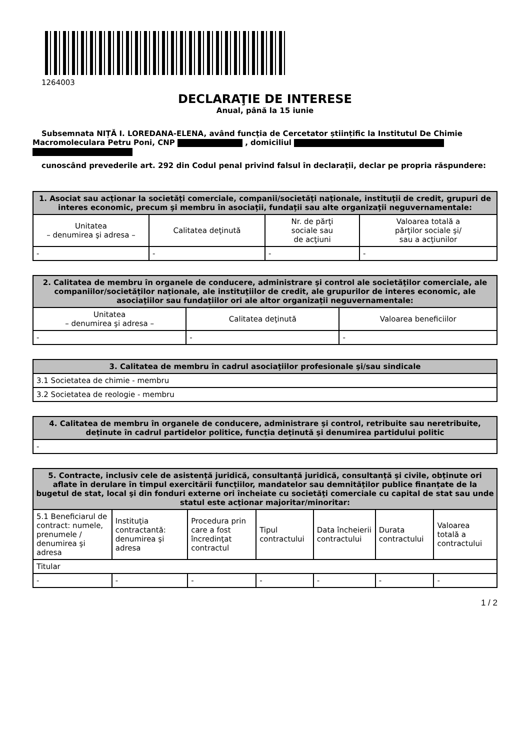1264003
DECLARAŢIE DE INTERESE
Anual, până la 15 iunie
Subsemnata NIȚĂ I. LOREDANA-ELENA, având funcţia de Cercetator științific la Institutul De Chimie Macromoleculara Petru Poni, CNP , domiciliul
cunoscând prevederile art. 292 din Codul penal privind falsul în declaraţii, declar pe propria răspundere:
| 1. Asociat sau acţionar la societăţi comerciale, companii/societăţi naţionale, instituţii de credit, grupuri de interes economic, precum şi membru în asociaţii, fundaţii sau alte organizaţii neguvernamentale: | | | |
| --- | --- | --- | --- |
| Unitatea – denumirea şi adresa – | Calitatea deţinută | Nr. de părţi sociale sau de acţiuni | Valoarea totală a părţilor sociale şi/ sau a acţiunilor |
| - | - | - | - |
| 2. Calitatea de membru în organele de conducere, administrare şi control ale societăţilor comerciale, ale companiilor/societăţilor naţionale, ale instituţiilor de credit, ale grupurilor de interes economic, ale asociaţiilor sau fundaţiilor ori ale altor organizaţii neguvernamentale: | | |
| --- | --- | --- |
| Unitatea – denumirea şi adresa – | Calitatea deţinută | Valoarea beneficiilor |
| - | - | - |
| 3. Calitatea de membru în cadrul asociaţiilor profesionale şi/sau sindicale |
| --- |
| 3.1 Societatea de chimie - membru |
| 3.2 Societatea de reologie - membru |
| 4. Calitatea de membru în organele de conducere, administrare şi control, retribuite sau neretribuite, deţinute în cadrul partidelor politice, funcţia deţinută şi denumirea partidului politic |
| --- |
| - |
| 5. Contracte, inclusiv cele de asistenţă juridică, consultanță juridică, consultanţă şi civile, obţinute ori aflate în derulare în timpul exercitării funcţiilor, mandatelor sau demnităţilor publice finanţate de la bugetul de stat, local şi din fonduri externe ori încheiate cu societăţi comerciale cu capital de stat sau unde statul este acţionar majoritar/minoritar: | | | | | | |
| --- | --- | --- | --- | --- | --- | --- |
| 5.1 Beneficiarul de contract: numele, prenumele / denumirea şi adresa | Instituţia contractantă: denumirea şi adresa | Procedura prin care a fost încredinţat contractul | Tipul contractului | Data încheierii contractului | Durata contractului | Valoarea totală a contractului |
| Titular | | | | | | |
| - | - | - | - | - | - | - |
1 / 2